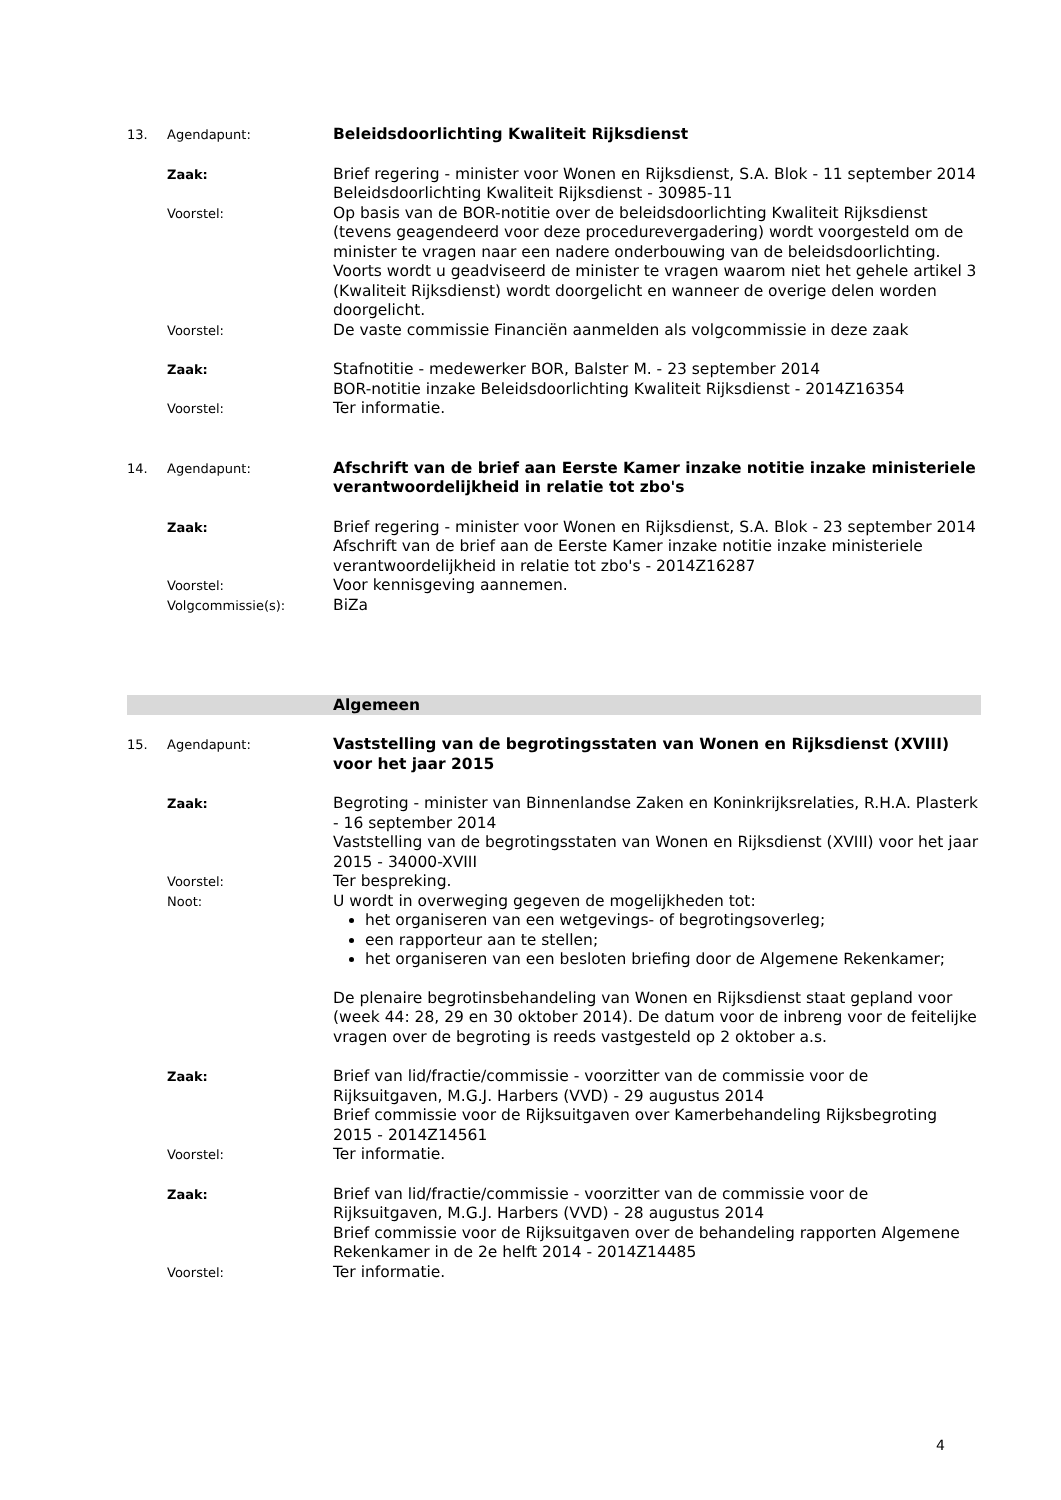13. Agendapunt:
Beleidsdoorlichting Kwaliteit Rijksdienst
Zaak:
Brief regering - minister voor Wonen en Rijksdienst, S.A. Blok - 11 september 2014
Beleidsdoorlichting Kwaliteit Rijksdienst - 30985-11
Voorstel:
Op basis van de BOR-notitie over de beleidsdoorlichting Kwaliteit Rijksdienst (tevens geagendeerd voor deze procedurevergadering) wordt voorgesteld om de minister te vragen naar een nadere onderbouwing van de beleidsdoorlichting. Voorts wordt u geadviseerd de minister te vragen waarom niet het gehele artikel 3 (Kwaliteit Rijksdienst) wordt doorgelicht en wanneer de overige delen worden doorgelicht.
Voorstel:
De vaste commissie Financiën aanmelden als volgcommissie in deze zaak
Zaak:
Stafnotitie - medewerker BOR, Balster M. - 23 september 2014
BOR-notitie inzake Beleidsdoorlichting Kwaliteit Rijksdienst - 2014Z16354
Voorstel:
Ter informatie.
14. Agendapunt:
Afschrift van de brief aan Eerste Kamer inzake notitie inzake ministeriele verantwoordelijkheid in relatie tot zbo's
Zaak:
Brief regering - minister voor Wonen en Rijksdienst, S.A. Blok - 23 september 2014
Afschrift van de brief aan de Eerste Kamer inzake notitie inzake ministeriele verantwoordelijkheid in relatie tot zbo's - 2014Z16287
Voorstel:
Voor kennisgeving aannemen.
Volgcommissie(s):
BiZa
Algemeen
15. Agendapunt:
Vaststelling van de begrotingsstaten van Wonen en Rijksdienst (XVIII) voor het jaar 2015
Zaak:
Begroting - minister van Binnenlandse Zaken en Koninkrijksrelaties, R.H.A. Plasterk - 16 september 2014
Vaststelling van de begrotingsstaten van Wonen en Rijksdienst (XVIII) voor het jaar 2015 - 34000-XVIII
Voorstel:
Ter bespreking.
Noot:
U wordt in overweging gegeven de mogelijkheden tot:
het organiseren van een wetgevings- of begrotingsoverleg;
een rapporteur aan te stellen;
het organiseren van een besloten briefing door de Algemene Rekenkamer;
De plenaire begrotinsbehandeling van Wonen en Rijksdienst staat gepland voor (week 44: 28, 29 en 30 oktober 2014). De datum voor de inbreng voor de feitelijke vragen over de begroting is reeds vastgesteld op 2 oktober a.s.
Zaak:
Brief van lid/fractie/commissie - voorzitter van de commissie voor de Rijksuitgaven, M.G.J. Harbers (VVD) - 29 augustus 2014
Brief commissie voor de Rijksuitgaven over Kamerbehandeling Rijksbegroting 2015 - 2014Z14561
Voorstel:
Ter informatie.
Zaak:
Brief van lid/fractie/commissie - voorzitter van de commissie voor de Rijksuitgaven, M.G.J. Harbers (VVD) - 28 augustus 2014
Brief commissie voor de Rijksuitgaven over de behandeling rapporten Algemene Rekenkamer in de 2e helft 2014 - 2014Z14485
Voorstel:
Ter informatie.
4